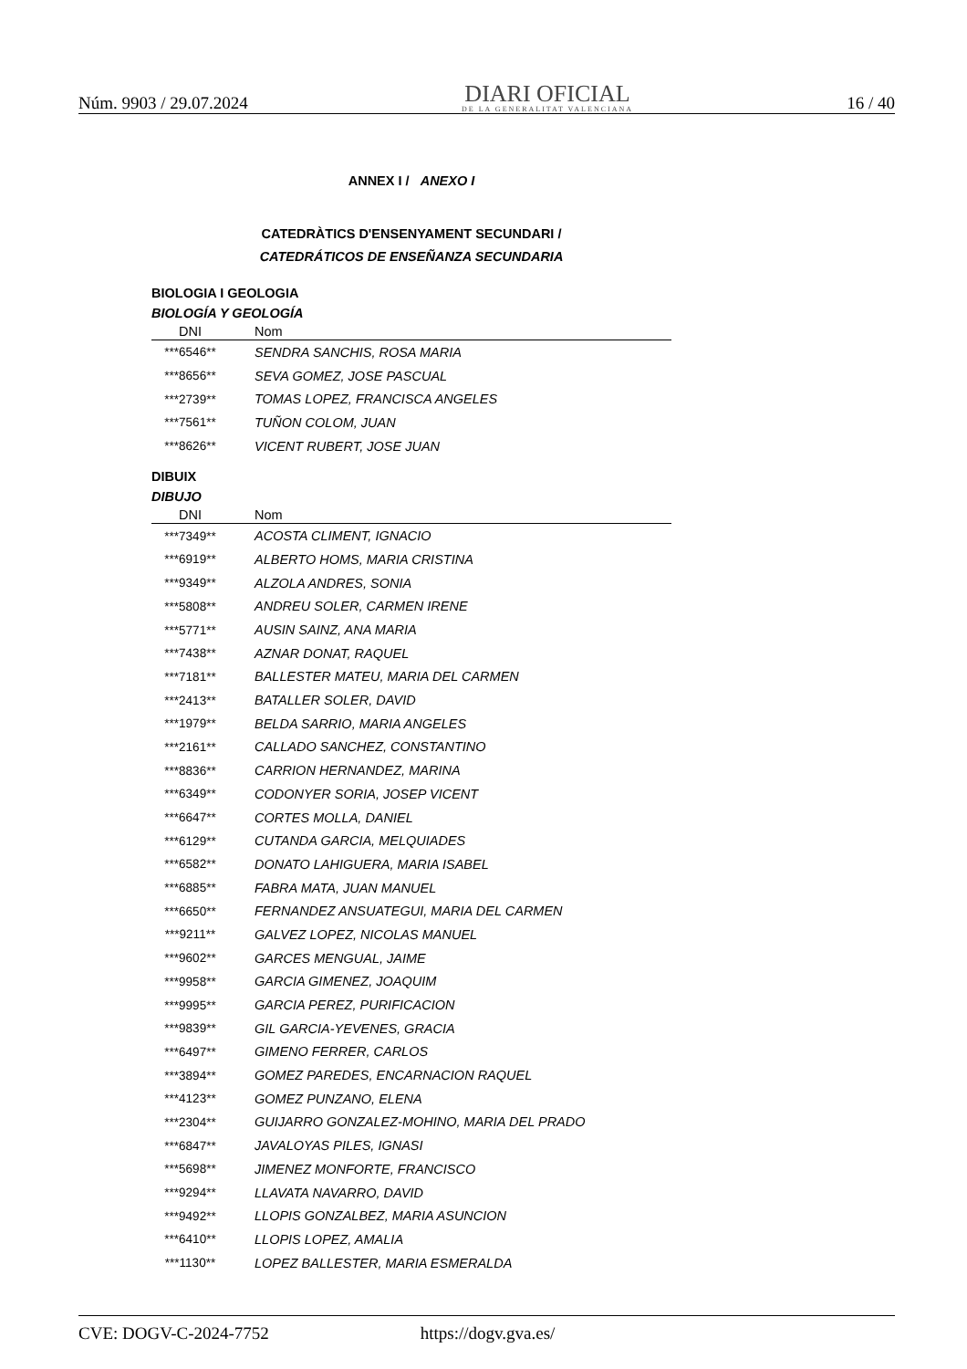Núm. 9903 / 29.07.2024
DIARI OFICIAL
DE LA GENERALITAT VALENCIANA
16 / 40
ANNEX I / ANEXO I
CATEDRÀTICS D'ENSENYAMENT SECUNDARI /
CATEDRÁTICOS DE ENSEÑANZA SECUNDARIA
BIOLOGIA I GEOLOGIA
BIOLOGÍA Y GEOLOGÍA
| DNI | Nom |
| --- | --- |
| ***6546** | SENDRA SANCHIS, ROSA MARIA |
| ***8656** | SEVA GOMEZ, JOSE PASCUAL |
| ***2739** | TOMAS LOPEZ, FRANCISCA ANGELES |
| ***7561** | TUÑON COLOM, JUAN |
| ***8626** | VICENT RUBERT, JOSE JUAN |
DIBUIX
DIBUJO
| DNI | Nom |
| --- | --- |
| ***7349** | ACOSTA CLIMENT, IGNACIO |
| ***6919** | ALBERTO HOMS, MARIA CRISTINA |
| ***9349** | ALZOLA ANDRES, SONIA |
| ***5808** | ANDREU SOLER, CARMEN IRENE |
| ***5771** | AUSIN SAINZ, ANA MARIA |
| ***7438** | AZNAR DONAT, RAQUEL |
| ***7181** | BALLESTER MATEU, MARIA DEL CARMEN |
| ***2413** | BATALLER SOLER, DAVID |
| ***1979** | BELDA SARRIO, MARIA ANGELES |
| ***2161** | CALLADO SANCHEZ, CONSTANTINO |
| ***8836** | CARRION HERNANDEZ, MARINA |
| ***6349** | CODONYER SORIA, JOSEP VICENT |
| ***6647** | CORTES MOLLA, DANIEL |
| ***6129** | CUTANDA GARCIA, MELQUIADES |
| ***6582** | DONATO LAHIGUERA, MARIA ISABEL |
| ***6885** | FABRA MATA, JUAN MANUEL |
| ***6650** | FERNANDEZ ANSUATEGUI, MARIA DEL CARMEN |
| ***9211** | GALVEZ LOPEZ, NICOLAS MANUEL |
| ***9602** | GARCES MENGUAL, JAIME |
| ***9958** | GARCIA GIMENEZ, JOAQUIM |
| ***9995** | GARCIA PEREZ, PURIFICACION |
| ***9839** | GIL GARCIA-YEVENES, GRACIA |
| ***6497** | GIMENO FERRER, CARLOS |
| ***3894** | GOMEZ PAREDES, ENCARNACION RAQUEL |
| ***4123** | GOMEZ PUNZANO, ELENA |
| ***2304** | GUIJARRO GONZALEZ-MOHINO, MARIA DEL PRADO |
| ***6847** | JAVALOYAS PILES, IGNASI |
| ***5698** | JIMENEZ MONFORTE, FRANCISCO |
| ***9294** | LLAVATA NAVARRO, DAVID |
| ***9492** | LLOPIS GONZALBEZ, MARIA ASUNCION |
| ***6410** | LLOPIS LOPEZ, AMALIA |
| ***1130** | LOPEZ BALLESTER, MARIA ESMERALDA |
CVE: DOGV-C-2024-7752 https://dogv.gva.es/